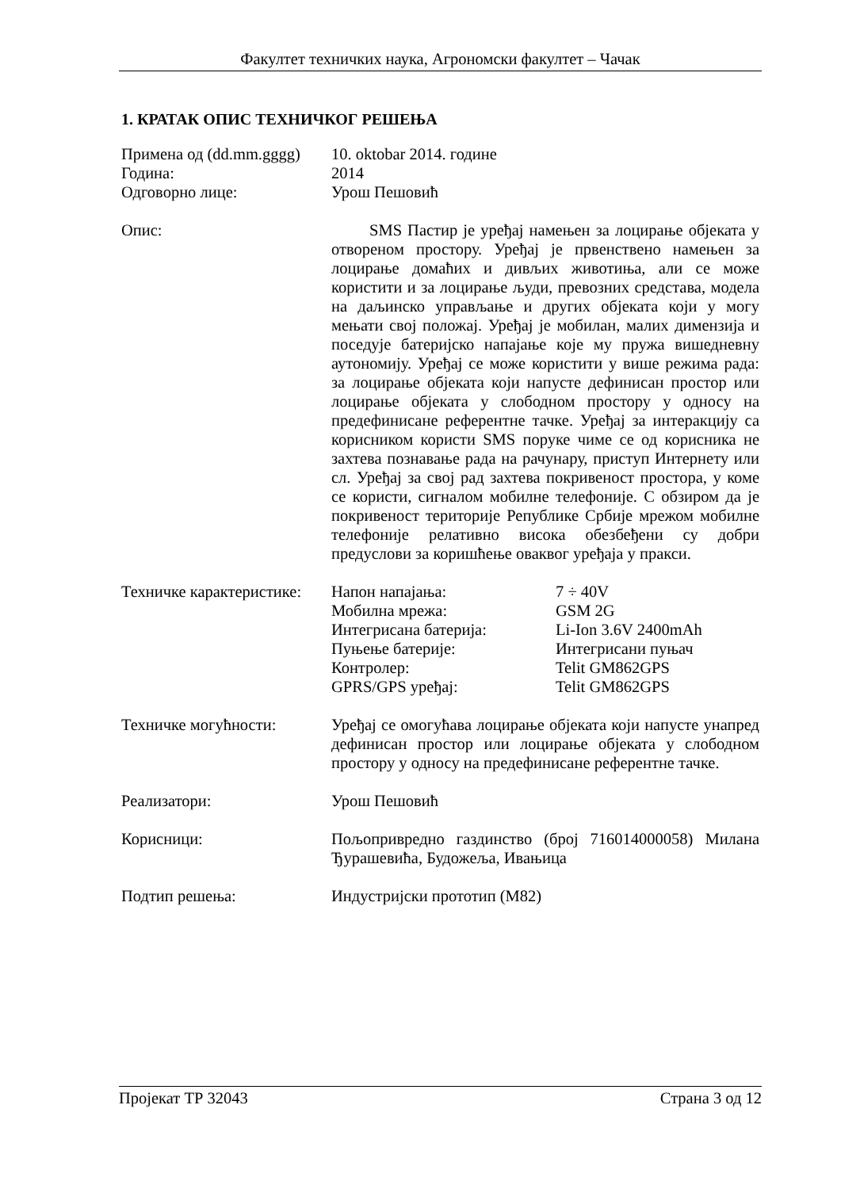Факултет техничких наука, Агрономски факултет – Чачак
1. КРАТАК ОПИС ТЕХНИЧКОГ РЕШЕЊА
Примена од (dd.mm.gggg)
Година:
Одговорно лице:
10. oktobar 2014. године
2014
Урош Пешовић
Опис: SMS Пастир је уређај намењен за лоцирање објеката у отвореном простору. Уређај је првенствено намењен за лоцирање домаћих и дивљих животиња, али се може користити и за лоцирање људи, превозних средстава, модела на даљинско управљање и других објеката који у могу мењати свој положај. Уређај је мобилан, малих димензија и поседује батеријско напајање које му пружа вишедневну аутономију. Уређај се може користити у више режима рада: за лоцирање објеката који напусте дефинисан простор или лоцирање објеката у слободном простору у односу на предефинисане референтне тачке. Уређај за интеракцију са корисником користи SMS поруке чиме се од корисника не захтева познавање рада на рачунару, приступ Интернету или сл. Уређај за свој рад захтева покривеност простора, у коме се користи, сигналом мобилне телефоније. С обзиром да је покривеност територије Републике Србије мрежом мобилне телефоније релативно висока обезбеђени су добри предуслови за коришћење оваквог уређаја у пракси.
Техничке карактеристике:
Напон напајања: 7 ÷ 40V
Мобилна мрежа: GSM 2G
Интегрисана батерија: Li-Ion 3.6V 2400mAh
Пуњење батерије: Интегрисани пуњач
Контролер: Telit GM862GPS
GPRS/GPS уређај: Telit GM862GPS
Техничке могућности: Уређај се омогућава лоцирање објеката који напусте унапред дефинисан простор или лоцирање објеката у слободном простору у односу на предефинисане референтне тачке.
Реализатори: Урош Пешовић
Корисници: Пољопривредно газдинство (број 716014000058) Милана Ђурашевића, Будожеља, Ивањица
Подтип решења: Индустријски прототип (М82)
Пројекат ТР 32043 Страна 3 од 12